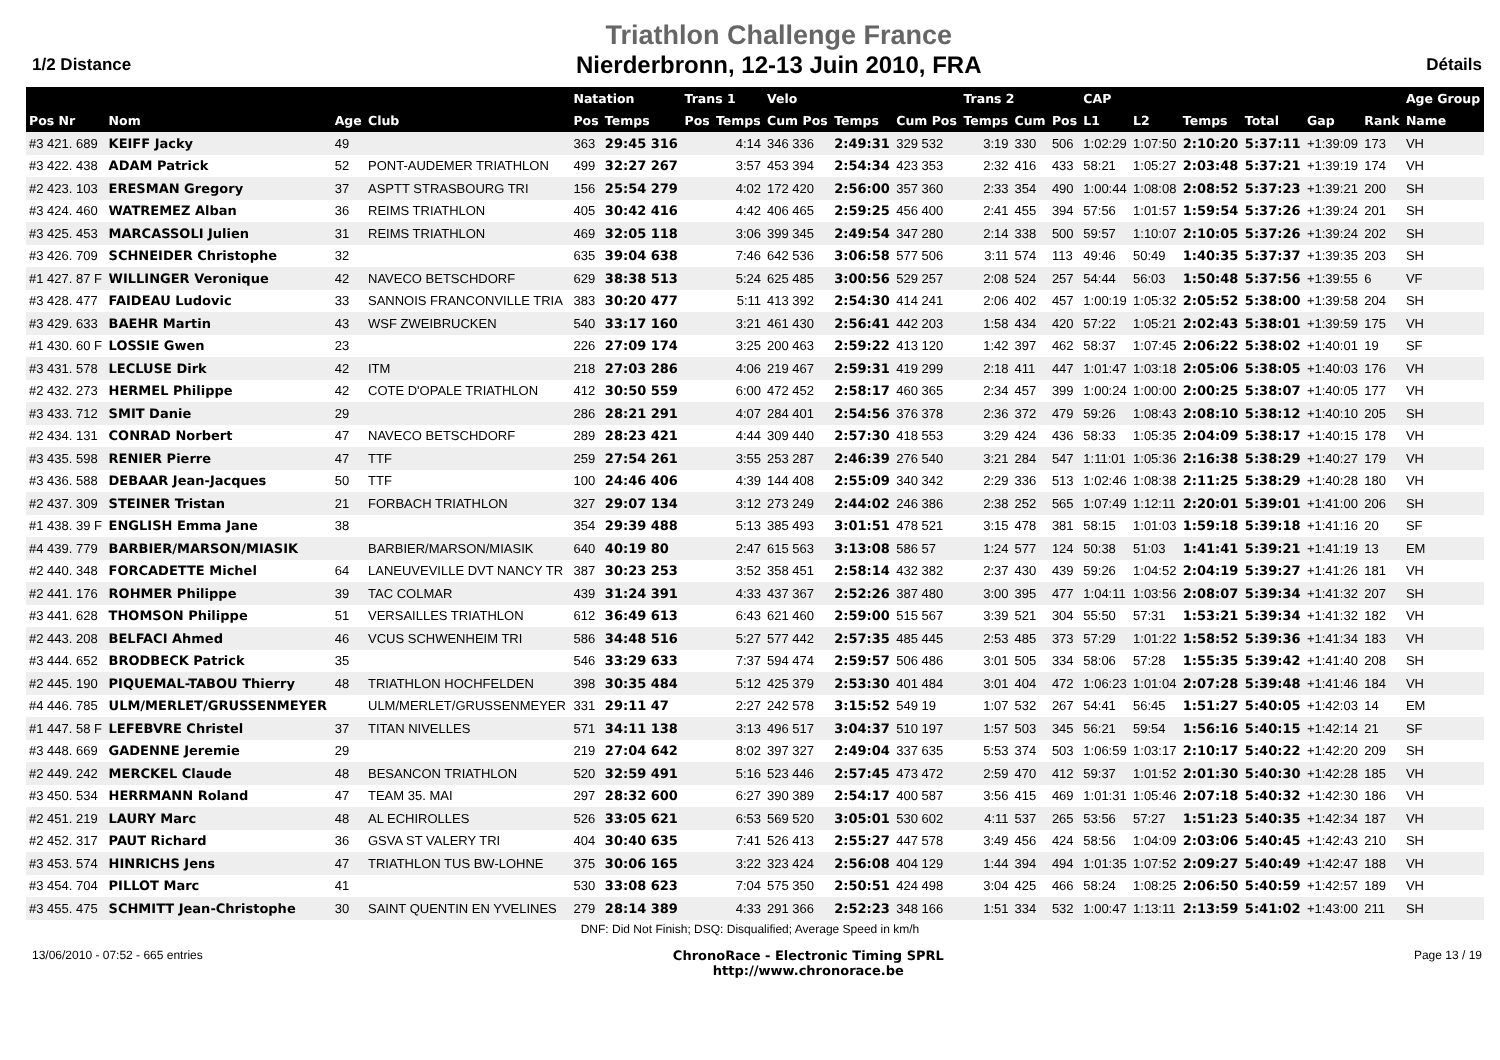1/2 Distance
Triathlon Challenge France
Nierderbronn, 12-13 Juin 2010, FRA
Détails
| | | | | Natation | | Trans 1 | | Velo | | | Trans 2 | | | CAP | | | | | | Age Group |
| --- | --- | --- | --- | --- | --- | --- | --- | --- | --- | --- | --- | --- | --- | --- | --- | --- | --- | --- | --- | --- |
| Pos Nr | Nom | Age | Club | Pos | Temps | Pos | Temps | Cum Pos | Temps | Cum Pos | Temps | Cum | Pos | L1 | L2 | Temps | Total | Gap | Rank | Name |
| #3 421. 689 | KEIFF Jacky | 49 | | 363 | 29:45 316 | | 4:14 | 346 336 | 2:49:31 | 329 532 | 3:19 | 330 | 506 | 1:02:29 | 1:07:50 | 2:10:20 | 5:37:11 | +1:39:09 | 173 | VH |
| #3 422. 438 | ADAM Patrick | 52 | PONT-AUDEMER TRIATHLON | 499 | 32:27 267 | | 3:57 | 453 394 | 2:54:34 | 423 353 | 2:32 | 416 | 433 | 58:21 | 1:05:27 | 2:03:48 | 5:37:21 | +1:39:19 | 174 | VH |
| #2 423. 103 | ERESMAN Gregory | 37 | ASPTT STRASBOURG TRI | 156 | 25:54 279 | | 4:02 | 172 420 | 2:56:00 | 357 360 | 2:33 | 354 | 490 | 1:00:44 | 1:08:08 | 2:08:52 | 5:37:23 | +1:39:21 | 200 | SH |
| #3 424. 460 | WATREMEZ Alban | 36 | REIMS TRIATHLON | 405 | 30:42 416 | | 4:42 | 406 465 | 2:59:25 | 456 400 | 2:41 | 455 | 394 | 57:56 | 1:01:57 | 1:59:54 | 5:37:26 | +1:39:24 | 201 | SH |
| #3 425. 453 | MARCASSOLI Julien | 31 | REIMS TRIATHLON | 469 | 32:05 118 | | 3:06 | 399 345 | 2:49:54 | 347 280 | 2:14 | 338 | 500 | 59:57 | 1:10:07 | 2:10:05 | 5:37:26 | +1:39:24 | 202 | SH |
| #3 426. 709 | SCHNEIDER Christophe | 32 | | 635 | 39:04 638 | | 7:46 | 642 536 | 3:06:58 | 577 506 | 3:11 | 574 | 113 | 49:46 | 50:49 | 1:40:35 | 5:37:37 | +1:39:35 | 203 | SH |
| #1 427. 87 F | WILLINGER Veronique | 42 | NAVECO BETSCHDORF | 629 | 38:38 513 | | 5:24 | 625 485 | 3:00:56 | 529 257 | 2:08 | 524 | 257 | 54:44 | 56:03 | 1:50:48 | 5:37:56 | +1:39:55 | 6 | VF |
| #3 428. 477 | FAIDEAU Ludovic | 33 | SANNOIS FRANCONVILLE TRIA | 383 | 30:20 477 | | 5:11 | 413 392 | 2:54:30 | 414 241 | 2:06 | 402 | 457 | 1:00:19 | 1:05:32 | 2:05:52 | 5:38:00 | +1:39:58 | 204 | SH |
| #3 429. 633 | BAEHR Martin | 43 | WSF ZWEIBRUCKEN | 540 | 33:17 160 | | 3:21 | 461 430 | 2:56:41 | 442 203 | 1:58 | 434 | 420 | 57:22 | 1:05:21 | 2:02:43 | 5:38:01 | +1:39:59 | 175 | VH |
| #1 430. 60 F | LOSSIE Gwen | 23 | | 226 | 27:09 174 | | 3:25 | 200 463 | 2:59:22 | 413 120 | 1:42 | 397 | 462 | 58:37 | 1:07:45 | 2:06:22 | 5:38:02 | +1:40:01 | 19 | SF |
| #3 431. 578 | LECLUSE Dirk | 42 | ITM | 218 | 27:03 286 | | 4:06 | 219 467 | 2:59:31 | 419 299 | 2:18 | 411 | 447 | 1:01:47 | 1:03:18 | 2:05:06 | 5:38:05 | +1:40:03 | 176 | VH |
| #2 432. 273 | HERMEL Philippe | 42 | COTE D'OPALE TRIATHLON | 412 | 30:50 559 | | 6:00 | 472 452 | 2:58:17 | 460 365 | 2:34 | 457 | 399 | 1:00:24 | 1:00:00 | 2:00:25 | 5:38:07 | +1:40:05 | 177 | VH |
| #3 433. 712 | SMIT Danie | 29 | | 286 | 28:21 291 | | 4:07 | 284 401 | 2:54:56 | 376 378 | 2:36 | 372 | 479 | 59:26 | 1:08:43 | 2:08:10 | 5:38:12 | +1:40:10 | 205 | SH |
| #2 434. 131 | CONRAD Norbert | 47 | NAVECO BETSCHDORF | 289 | 28:23 421 | | 4:44 | 309 440 | 2:57:30 | 418 553 | 3:29 | 424 | 436 | 58:33 | 1:05:35 | 2:04:09 | 5:38:17 | +1:40:15 | 178 | VH |
| #3 435. 598 | RENIER Pierre | 47 | TTF | 259 | 27:54 261 | | 3:55 | 253 287 | 2:46:39 | 276 540 | 3:21 | 284 | 547 | 1:11:01 | 1:05:36 | 2:16:38 | 5:38:29 | +1:40:27 | 179 | VH |
| #3 436. 588 | DEBAAR Jean-Jacques | 50 | TTF | 100 | 24:46 406 | | 4:39 | 144 408 | 2:55:09 | 340 342 | 2:29 | 336 | 513 | 1:02:46 | 1:08:38 | 2:11:25 | 5:38:29 | +1:40:28 | 180 | VH |
| #2 437. 309 | STEINER Tristan | 21 | FORBACH TRIATHLON | 327 | 29:07 134 | | 3:12 | 273 249 | 2:44:02 | 246 386 | 2:38 | 252 | 565 | 1:07:49 | 1:12:11 | 2:20:01 | 5:39:01 | +1:41:00 | 206 | SH |
| #1 438. 39 F | ENGLISH Emma Jane | 38 | | 354 | 29:39 488 | | 5:13 | 385 493 | 3:01:51 | 478 521 | 3:15 | 478 | 381 | 58:15 | 1:01:03 | 1:59:18 | 5:39:18 | +1:41:16 | 20 | SF |
| #4 439. 779 | BARBIER/MARSON/MIASIK | | BARBIER/MARSON/MIASIK | 640 | 40:19 80 | | 2:47 | 615 563 | 3:13:08 | 586 57 | 1:24 | 577 | 124 | 50:38 | 51:03 | 1:41:41 | 5:39:21 | +1:41:19 | 13 | EM |
| #2 440. 348 | FORCADETTE Michel | 64 | LANEUVEVILLE DVT NANCY TR | 387 | 30:23 253 | | 3:52 | 358 451 | 2:58:14 | 432 382 | 2:37 | 430 | 439 | 59:26 | 1:04:52 | 2:04:19 | 5:39:27 | +1:41:26 | 181 | VH |
| #2 441. 176 | ROHMER Philippe | 39 | TAC COLMAR | 439 | 31:24 391 | | 4:33 | 437 367 | 2:52:26 | 387 480 | 3:00 | 395 | 477 | 1:04:11 | 1:03:56 | 2:08:07 | 5:39:34 | +1:41:32 | 207 | SH |
| #3 441. 628 | THOMSON Philippe | 51 | VERSAILLES TRIATHLON | 612 | 36:49 613 | | 6:43 | 621 460 | 2:59:00 | 515 567 | 3:39 | 521 | 304 | 55:50 | 57:31 | 1:53:21 | 5:39:34 | +1:41:32 | 182 | VH |
| #2 443. 208 | BELFACI Ahmed | 46 | VCUS SCHWENHEIM TRI | 586 | 34:48 516 | | 5:27 | 577 442 | 2:57:35 | 485 445 | 2:53 | 485 | 373 | 57:29 | 1:01:22 | 1:58:52 | 5:39:36 | +1:41:34 | 183 | VH |
| #3 444. 652 | BRODBECK Patrick | 35 | | 546 | 33:29 633 | | 7:37 | 594 474 | 2:59:57 | 506 486 | 3:01 | 505 | 334 | 58:06 | 57:28 | 1:55:35 | 5:39:42 | +1:41:40 | 208 | SH |
| #2 445. 190 | PIQUEMAL-TABOU Thierry | 48 | TRIATHLON HOCHFELDEN | 398 | 30:35 484 | | 5:12 | 425 379 | 2:53:30 | 401 484 | 3:01 | 404 | 472 | 1:06:23 | 1:01:04 | 2:07:28 | 5:39:48 | +1:41:46 | 184 | VH |
| #4 446. 785 | ULM/MERLET/GRUSSENMEYER | | ULM/MERLET/GRUSSENMEYER | 331 | 29:11 47 | | 2:27 | 242 578 | 3:15:52 | 549 19 | 1:07 | 532 | 267 | 54:41 | 56:45 | 1:51:27 | 5:40:05 | +1:42:03 | 14 | EM |
| #1 447. 58 F | LEFEBVRE Christel | 37 | TITAN NIVELLES | 571 | 34:11 138 | | 3:13 | 496 517 | 3:04:37 | 510 197 | 1:57 | 503 | 345 | 56:21 | 59:54 | 1:56:16 | 5:40:15 | +1:42:14 | 21 | SF |
| #3 448. 669 | GADENNE Jeremie | 29 | | 219 | 27:04 642 | | 8:02 | 397 327 | 2:49:04 | 337 635 | 5:53 | 374 | 503 | 1:06:59 | 1:03:17 | 2:10:17 | 5:40:22 | +1:42:20 | 209 | SH |
| #2 449. 242 | MERCKEL Claude | 48 | BESANCON TRIATHLON | 520 | 32:59 491 | | 5:16 | 523 446 | 2:57:45 | 473 472 | 2:59 | 470 | 412 | 59:37 | 1:01:52 | 2:01:30 | 5:40:30 | +1:42:28 | 185 | VH |
| #3 450. 534 | HERRMANN Roland | 47 | TEAM 35. MAI | 297 | 28:32 600 | | 6:27 | 390 389 | 2:54:17 | 400 587 | 3:56 | 415 | 469 | 1:01:31 | 1:05:46 | 2:07:18 | 5:40:32 | +1:42:30 | 186 | VH |
| #2 451. 219 | LAURY Marc | 48 | AL ECHIROLLES | 526 | 33:05 621 | | 6:53 | 569 520 | 3:05:01 | 530 602 | 4:11 | 537 | 265 | 53:56 | 57:27 | 1:51:23 | 5:40:35 | +1:42:34 | 187 | VH |
| #2 452. 317 | PAUT Richard | 36 | GSVA ST VALERY TRI | 404 | 30:40 635 | | 7:41 | 526 413 | 2:55:27 | 447 578 | 3:49 | 456 | 424 | 58:56 | 1:04:09 | 2:03:06 | 5:40:45 | +1:42:43 | 210 | SH |
| #3 453. 574 | HINRICHS Jens | 47 | TRIATHLON TUS BW-LOHNE | 375 | 30:06 165 | | 3:22 | 323 424 | 2:56:08 | 404 129 | 1:44 | 394 | 494 | 1:01:35 | 1:07:52 | 2:09:27 | 5:40:49 | +1:42:47 | 188 | VH |
| #3 454. 704 | PILLOT Marc | 41 | | 530 | 33:08 623 | | 7:04 | 575 350 | 2:50:51 | 424 498 | 3:04 | 425 | 466 | 58:24 | 1:08:25 | 2:06:50 | 5:40:59 | +1:42:57 | 189 | VH |
| #3 455. 475 | SCHMITT Jean-Christophe | 30 | SAINT QUENTIN EN YVELINES | 279 | 28:14 389 | | 4:33 | 291 366 | 2:52:23 | 348 166 | 1:51 | 334 | 532 | 1:00:47 | 1:13:11 | 2:13:59 | 5:41:02 | +1:43:00 | 211 | SH |
DNF: Did Not Finish; DSQ: Disqualified; Average Speed in km/h
13/06/2010 - 07:52 - 665 entries
ChronoRace - Electronic Timing SPRL
http://www.chronorace.be
Page 13 / 19